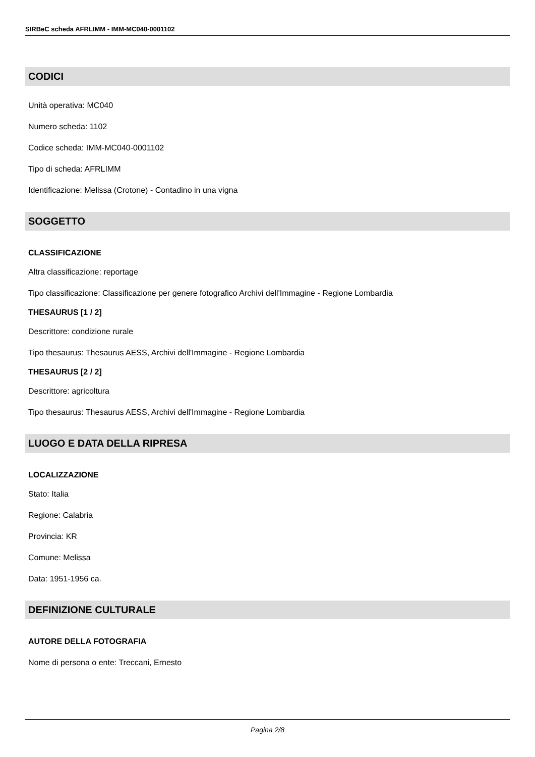SIRBeC scheda AFRLIMM - IMM-MC040-0001102
CODICI
Unità operativa: MC040
Numero scheda: 1102
Codice scheda: IMM-MC040-0001102
Tipo di scheda: AFRLIMM
Identificazione: Melissa (Crotone) - Contadino in una vigna
SOGGETTO
CLASSIFICAZIONE
Altra classificazione: reportage
Tipo classificazione: Classificazione per genere fotografico Archivi dell'Immagine - Regione Lombardia
THESAURUS [1 / 2]
Descrittore: condizione rurale
Tipo thesaurus: Thesaurus AESS, Archivi dell'Immagine - Regione Lombardia
THESAURUS [2 / 2]
Descrittore: agricoltura
Tipo thesaurus: Thesaurus AESS, Archivi dell'Immagine - Regione Lombardia
LUOGO E DATA DELLA RIPRESA
LOCALIZZAZIONE
Stato: Italia
Regione: Calabria
Provincia: KR
Comune: Melissa
Data: 1951-1956 ca.
DEFINIZIONE CULTURALE
AUTORE DELLA FOTOGRAFIA
Nome di persona o ente: Treccani, Ernesto
Pagina 2/8